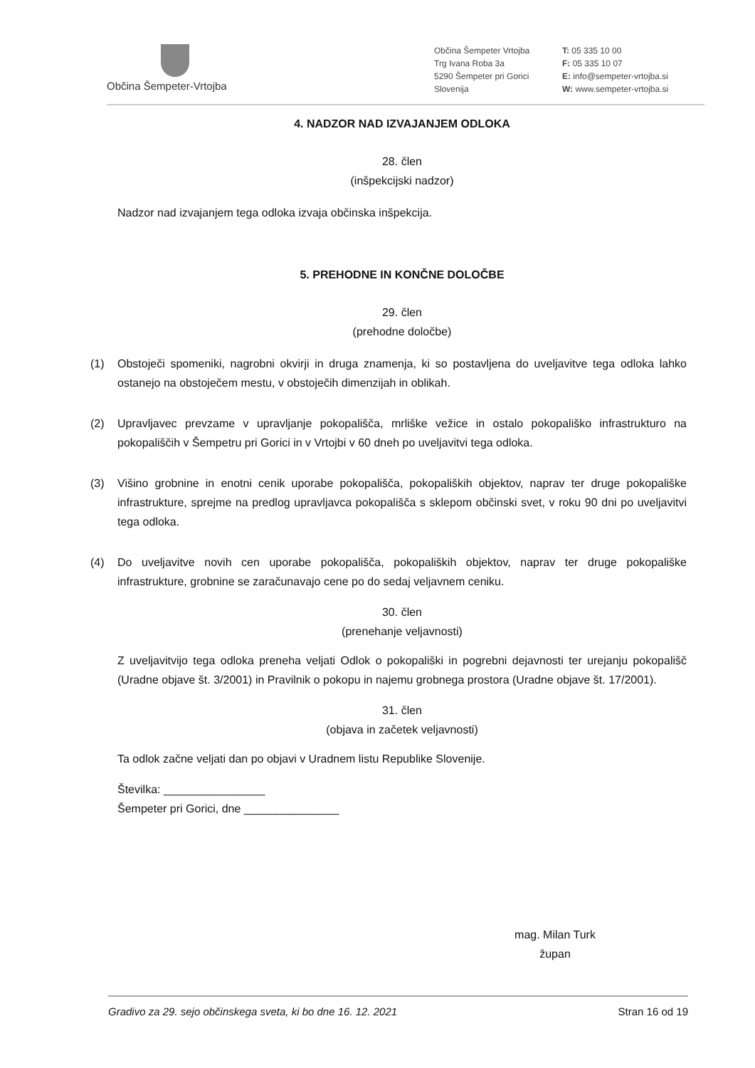Občina Šempeter-Vrtojba
Občina Šempeter Vrtojba
Trg Ivana Roba 3a
5290 Šempeter pri Gorici
Slovenija
T: 05 335 10 00
F: 05 335 10 07
E: info@sempeter-vrtojba.si
W: www.sempeter-vrtojba.si
4. NADZOR NAD IZVAJANJEM ODLOKA
28. člen
(inšpekcijski nadzor)
Nadzor nad izvajanjem tega odloka izvaja občinska inšpekcija.
5. PREHODNE IN KONČNE DOLOČBE
29. člen
(prehodne določbe)
(1) Obstoječi spomeniki, nagrobni okvirji in druga znamenja, ki so postavljena do uveljavitve tega odloka lahko ostanejo na obstoječem mestu, v obstoječih dimenzijah in oblikah.
(2) Upravljavec prevzame v upravljanje pokopališča, mrliške vežice in ostalo pokopališko infrastrukturo na pokopališčih v Šempetru pri Gorici in v Vrtojbi v 60 dneh po uveljavitvi tega odloka.
(3) Višino grobnine in enotni cenik uporabe pokopališča, pokopaliških objektov, naprav ter druge pokopališke infrastrukture, sprejme na predlog upravljavca pokopališča s sklepom občinski svet, v roku 90 dni po uveljavitvi tega odloka.
(4) Do uveljavitve novih cen uporabe pokopališča, pokopaliških objektov, naprav ter druge pokopališke infrastrukture, grobnine se zaračunavajo cene po do sedaj veljavnem ceniku.
30. člen
(prenehanje veljavnosti)
Z uveljavitvijo tega odloka preneha veljati Odlok o pokopališki in pogrebni dejavnosti ter urejanju pokopališč (Uradne objave št. 3/2001) in Pravilnik o pokopu in najemu grobnega prostora (Uradne objave št. 17/2001).
31. člen
(objava in začetek veljavnosti)
Ta odlok začne veljati dan po objavi v Uradnem listu Republike Slovenije.
Številka: ________________
Šempeter pri Gorici, dne _______________
mag. Milan Turk
župan
Gradivo za 29. sejo občinskega sveta, ki bo dne 16. 12. 2021 Stran 16 od 19